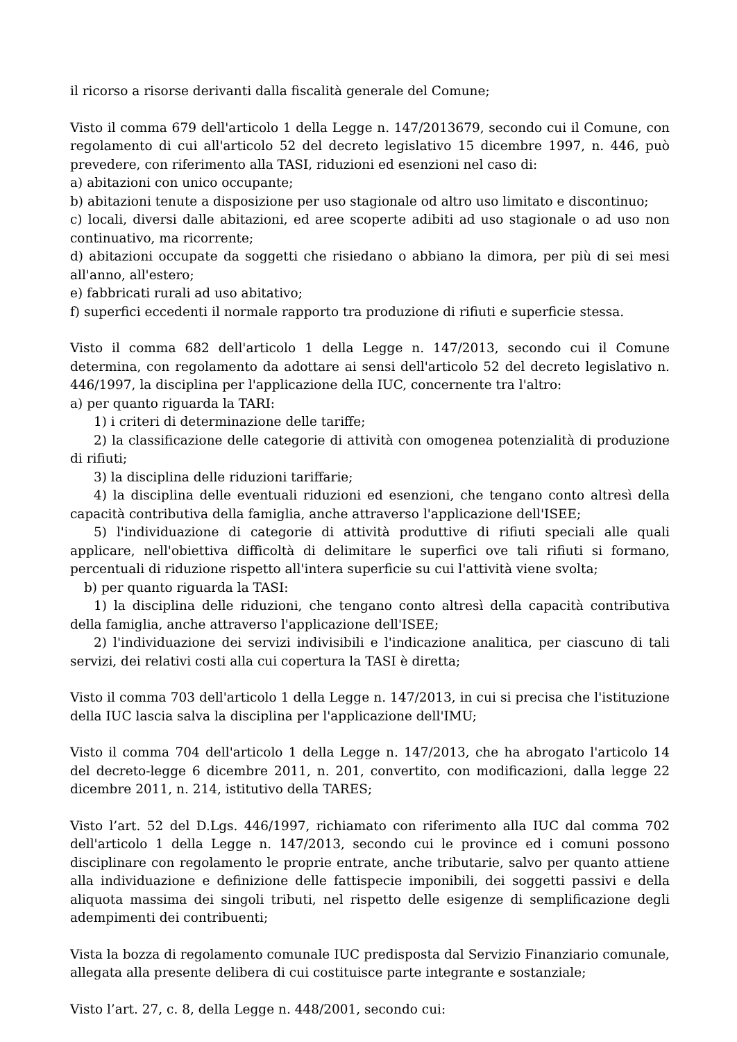il ricorso a risorse derivanti dalla fiscalità generale del Comune;
Visto il comma 679 dell'articolo 1 della Legge n. 147/2013679, secondo cui il Comune, con regolamento di cui all'articolo 52 del decreto legislativo 15 dicembre 1997, n. 446, può prevedere, con riferimento alla TASI, riduzioni ed esenzioni nel caso di:
a) abitazioni con unico occupante;
b) abitazioni tenute a disposizione per uso stagionale od altro uso limitato e discontinuo;
c) locali, diversi dalle abitazioni, ed aree scoperte adibiti ad uso stagionale o ad uso non continuativo, ma ricorrente;
d) abitazioni occupate da soggetti che risiedano o abbiano la dimora, per più di sei mesi all'anno, all'estero;
e) fabbricati rurali ad uso abitativo;
f) superfici eccedenti il normale rapporto tra produzione di rifiuti e superficie stessa.
Visto il comma 682 dell'articolo 1 della Legge n. 147/2013, secondo cui il Comune determina, con regolamento da adottare ai sensi dell'articolo 52 del decreto legislativo n. 446/1997, la disciplina per l'applicazione della IUC, concernente tra l'altro:
a) per quanto riguarda la TARI:
1) i criteri di determinazione delle tariffe;
2) la classificazione delle categorie di attività con omogenea potenzialità di produzione di rifiuti;
3) la disciplina delle riduzioni tariffarie;
4) la disciplina delle eventuali riduzioni ed esenzioni, che tengano conto altresì della capacità contributiva della famiglia, anche attraverso l'applicazione dell'ISEE;
5) l'individuazione di categorie di attività produttive di rifiuti speciali alle quali applicare, nell'obiettiva difficoltà di delimitare le superfici ove tali rifiuti si formano, percentuali di riduzione rispetto all'intera superficie su cui l'attività viene svolta;
b) per quanto riguarda la TASI:
1) la disciplina delle riduzioni, che tengano conto altresì della capacità contributiva della famiglia, anche attraverso l'applicazione dell'ISEE;
2) l'individuazione dei servizi indivisibili e l'indicazione analitica, per ciascuno di tali servizi, dei relativi costi alla cui copertura la TASI è diretta;
Visto il comma 703 dell'articolo 1 della Legge n. 147/2013, in cui si precisa che l'istituzione della IUC lascia salva la disciplina per l'applicazione dell'IMU;
Visto il comma 704 dell'articolo 1 della Legge n. 147/2013, che ha abrogato l'articolo 14 del decreto-legge 6 dicembre 2011, n. 201, convertito, con modificazioni, dalla legge 22 dicembre 2011, n. 214, istitutivo della TARES;
Visto l’art. 52 del D.Lgs. 446/1997, richiamato con riferimento alla IUC dal comma 702 dell'articolo 1 della Legge n. 147/2013, secondo cui le province ed i comuni possono disciplinare con regolamento le proprie entrate, anche tributarie, salvo per quanto attiene alla individuazione e definizione delle fattispecie imponibili, dei soggetti passivi e della aliquota massima dei singoli tributi, nel rispetto delle esigenze di semplificazione degli adempimenti dei contribuenti;
Vista la bozza di regolamento comunale IUC predisposta dal Servizio Finanziario comunale, allegata alla presente delibera di cui costituisce parte integrante e sostanziale;
Visto l’art. 27, c. 8, della Legge n. 448/2001, secondo cui: